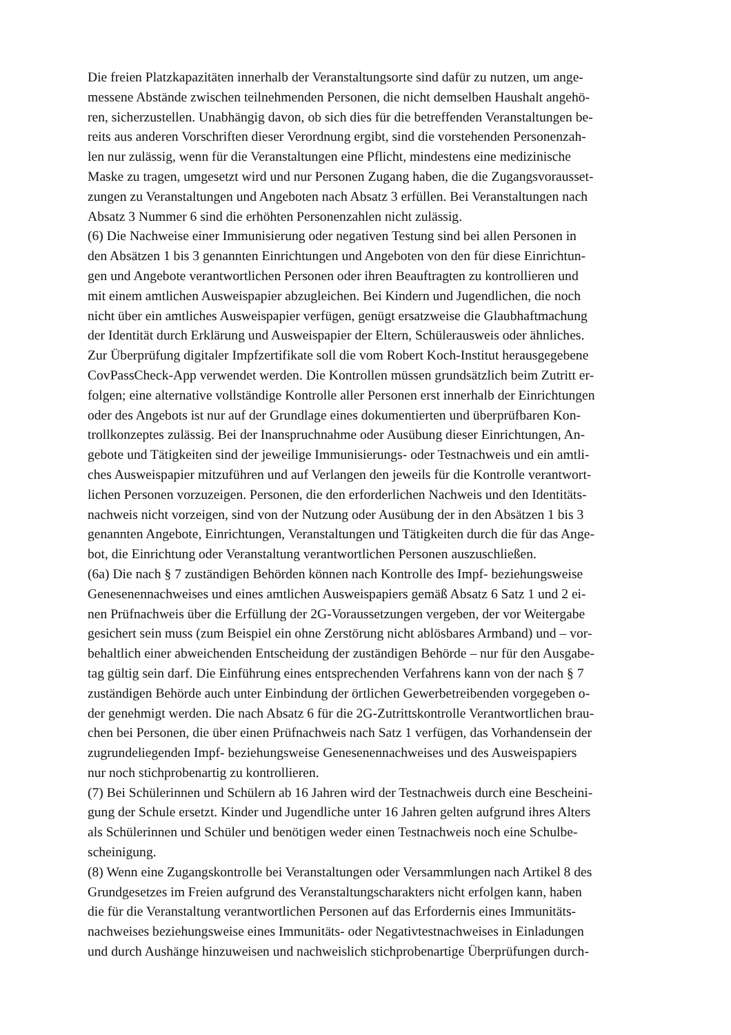Die freien Platzkapazitäten innerhalb der Veranstaltungsorte sind dafür zu nutzen, um ange-
messene Abstände zwischen teilnehmenden Personen, die nicht demselben Haushalt angehö-
ren, sicherzustellen. Unabhängig davon, ob sich dies für die betreffenden Veranstaltungen be-
reits aus anderen Vorschriften dieser Verordnung ergibt, sind die vorstehenden Personenzah-
len nur zulässig, wenn für die Veranstaltungen eine Pflicht, mindestens eine medizinische
Maske zu tragen, umgesetzt wird und nur Personen Zugang haben, die die Zugangsvorausset-
zungen zu Veranstaltungen und Angeboten nach Absatz 3 erfüllen. Bei Veranstaltungen nach
Absatz 3 Nummer 6 sind die erhöhten Personenzahlen nicht zulässig.
(6) Die Nachweise einer Immunisierung oder negativen Testung sind bei allen Personen in
den Absätzen 1 bis 3 genannten Einrichtungen und Angeboten von den für diese Einrichtun-
gen und Angebote verantwortlichen Personen oder ihren Beauftragten zu kontrollieren und
mit einem amtlichen Ausweispapier abzugleichen. Bei Kindern und Jugendlichen, die noch
nicht über ein amtliches Ausweispapier verfügen, genügt ersatzweise die Glaubhaftmachung
der Identität durch Erklärung und Ausweispapier der Eltern, Schülerausweis oder ähnliches.
Zur Überprüfung digitaler Impfzertifikate soll die vom Robert Koch-Institut herausgegebene
CovPassCheck-App verwendet werden. Die Kontrollen müssen grundsätzlich beim Zutritt er-
folgen; eine alternative vollständige Kontrolle aller Personen erst innerhalb der Einrichtungen
oder des Angebots ist nur auf der Grundlage eines dokumentierten und überprüfbaren Kon-
trollkonzeptes zulässig. Bei der Inanspruchnahme oder Ausübung dieser Einrichtungen, An-
gebote und Tätigkeiten sind der jeweilige Immunisierungs- oder Testnachweis und ein amtli-
ches Ausweispapier mitzuführen und auf Verlangen den jeweils für die Kontrolle verantwort-
lichen Personen vorzuzeigen. Personen, die den erforderlichen Nachweis und den Identitäts-
nachweis nicht vorzeigen, sind von der Nutzung oder Ausübung der in den Absätzen 1 bis 3
genannten Angebote, Einrichtungen, Veranstaltungen und Tätigkeiten durch die für das Ange-
bot, die Einrichtung oder Veranstaltung verantwortlichen Personen auszuschließen.
(6a) Die nach § 7 zuständigen Behörden können nach Kontrolle des Impf- beziehungsweise
Genesenennachweises und eines amtlichen Ausweispapiers gemäß Absatz 6 Satz 1 und 2 ei-
nen Prüfnachweis über die Erfüllung der 2G-Voraussetzungen vergeben, der vor Weitergabe
gesichert sein muss (zum Beispiel ein ohne Zerstörung nicht ablösbares Armband) und – vor-
behaltlich einer abweichenden Entscheidung der zuständigen Behörde – nur für den Ausgabe-
tag gültig sein darf. Die Einführung eines entsprechenden Verfahrens kann von der nach § 7
zuständigen Behörde auch unter Einbindung der örtlichen Gewerbetreibenden vorgegeben o-
der genehmigt werden. Die nach Absatz 6 für die 2G-Zutrittskontrolle Verantwortlichen brau-
chen bei Personen, die über einen Prüfnachweis nach Satz 1 verfügen, das Vorhandensein der
zugrundeliegenden Impf- beziehungsweise Genesenennachweises und des Ausweispapiers
nur noch stichprobenartig zu kontrollieren.
(7) Bei Schülerinnen und Schülern ab 16 Jahren wird der Testnachweis durch eine Bescheini-
gung der Schule ersetzt. Kinder und Jugendliche unter 16 Jahren gelten aufgrund ihres Alters
als Schülerinnen und Schüler und benötigen weder einen Testnachweis noch eine Schulbe-
scheinigung.
(8) Wenn eine Zugangskontrolle bei Veranstaltungen oder Versammlungen nach Artikel 8 des
Grundgesetzes im Freien aufgrund des Veranstaltungscharakters nicht erfolgen kann, haben
die für die Veranstaltung verantwortlichen Personen auf das Erfordernis eines Immunitäts-
nachweises beziehungsweise eines Immunitäts- oder Negativtestnachweises in Einladungen
und durch Aushänge hinzuweisen und nachweislich stichprobenartige Überprüfungen durch-